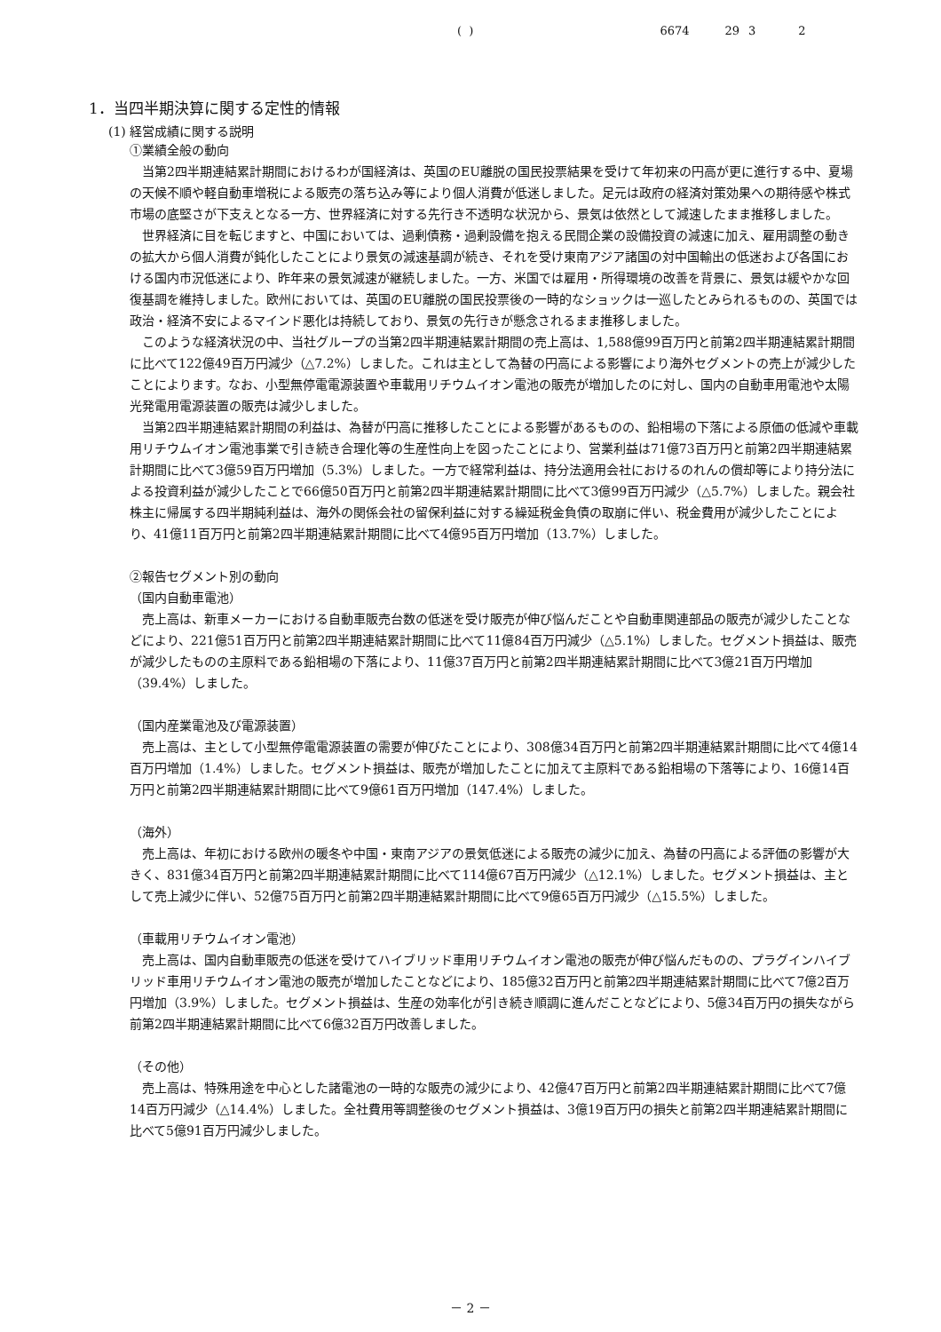( ) 6674 29 3 2
1．当四半期決算に関する定性的情報
(1) 経営成績に関する説明
①業績全般の動向
当第2四半期連結累計期間におけるわが国経済は、英国のEU離脱の国民投票結果を受けて年初来の円高が更に進行する中、夏場の天候不順や軽自動車増税による販売の落ち込み等により個人消費が低迷しました。足元は政府の経済対策効果への期待感や株式市場の底堅さが下支えとなる一方、世界経済に対する先行き不透明な状況から、景気は依然として減速したまま推移しました。
世界経済に目を転じますと、中国においては、過剰債務・過剰設備を抱える民間企業の設備投資の減速に加え、雇用調整の動きの拡大から個人消費が鈍化したことにより景気の減速基調が続き、それを受け東南アジア諸国の対中国輸出の低迷および各国における国内市況低迷により、昨年来の景気減速が継続しました。一方、米国では雇用・所得環境の改善を背景に、景気は緩やかな回復基調を維持しました。欧州においては、英国のEU離脱の国民投票後の一時的なショックは一巡したとみられるものの、英国では政治・経済不安によるマインド悪化は持続しており、景気の先行きが懸念されるまま推移しました。
このような経済状況の中、当社グループの当第2四半期連結累計期間の売上高は、1,588億99百万円と前第2四半期連結累計期間に比べて122億49百万円減少（△7.2%）しました。これは主として為替の円高による影響により海外セグメントの売上が減少したことによります。なお、小型無停電電源装置や車載用リチウムイオン電池の販売が増加したのに対し、国内の自動車用電池や太陽光発電用電源装置の販売は減少しました。
当第2四半期連結累計期間の利益は、為替が円高に推移したことによる影響があるものの、鉛相場の下落による原価の低減や車載用リチウムイオン電池事業で引き続き合理化等の生産性向上を図ったことにより、営業利益は71億73百万円と前第2四半期連結累計期間に比べて3億59百万円増加（5.3%）しました。一方で経常利益は、持分法適用会社におけるのれんの償却等により持分法による投資利益が減少したことで66億50百万円と前第2四半期連結累計期間に比べて3億99百万円減少（△5.7%）しました。親会社株主に帰属する四半期純利益は、海外の関係会社の留保利益に対する繰延税金負債の取崩に伴い、税金費用が減少したことにより、41億11百万円と前第2四半期連結累計期間に比べて4億95百万円増加（13.7%）しました。
②報告セグメント別の動向
（国内自動車電池）
売上高は、新車メーカーにおける自動車販売台数の低迷を受け販売が伸び悩んだことや自動車関連部品の販売が減少したことなどにより、221億51百万円と前第2四半期連結累計期間に比べて11億84百万円減少（△5.1%）しました。セグメント損益は、販売が減少したものの主原料である鉛相場の下落により、11億37百万円と前第2四半期連結累計期間に比べて3億21百万円増加（39.4%）しました。
（国内産業電池及び電源装置）
売上高は、主として小型無停電電源装置の需要が伸びたことにより、308億34百万円と前第2四半期連結累計期間に比べて4億14百万円増加（1.4%）しました。セグメント損益は、販売が増加したことに加えて主原料である鉛相場の下落等により、16億14百万円と前第2四半期連結累計期間に比べて9億61百万円増加（147.4%）しました。
（海外）
売上高は、年初における欧州の暖冬や中国・東南アジアの景気低迷による販売の減少に加え、為替の円高による評価の影響が大きく、831億34百万円と前第2四半期連結累計期間に比べて114億67百万円減少（△12.1%）しました。セグメント損益は、主として売上減少に伴い、52億75百万円と前第2四半期連結累計期間に比べて9億65百万円減少（△15.5%）しました。
（車載用リチウムイオン電池）
売上高は、国内自動車販売の低迷を受けてハイブリッド車用リチウムイオン電池の販売が伸び悩んだものの、プラグインハイブリッド車用リチウムイオン電池の販売が増加したことなどにより、185億32百万円と前第2四半期連結累計期間に比べて7億2百万円増加（3.9%）しました。セグメント損益は、生産の効率化が引き続き順調に進んだことなどにより、5億34百万円の損失ながら前第2四半期連結累計期間に比べて6億32百万円改善しました。
（その他）
売上高は、特殊用途を中心とした諸電池の一時的な販売の減少により、42億47百万円と前第2四半期連結累計期間に比べて7億14百万円減少（△14.4%）しました。全社費用等調整後のセグメント損益は、3億19百万円の損失と前第2四半期連結累計期間に比べて5億91百万円減少しました。
－ 2 －